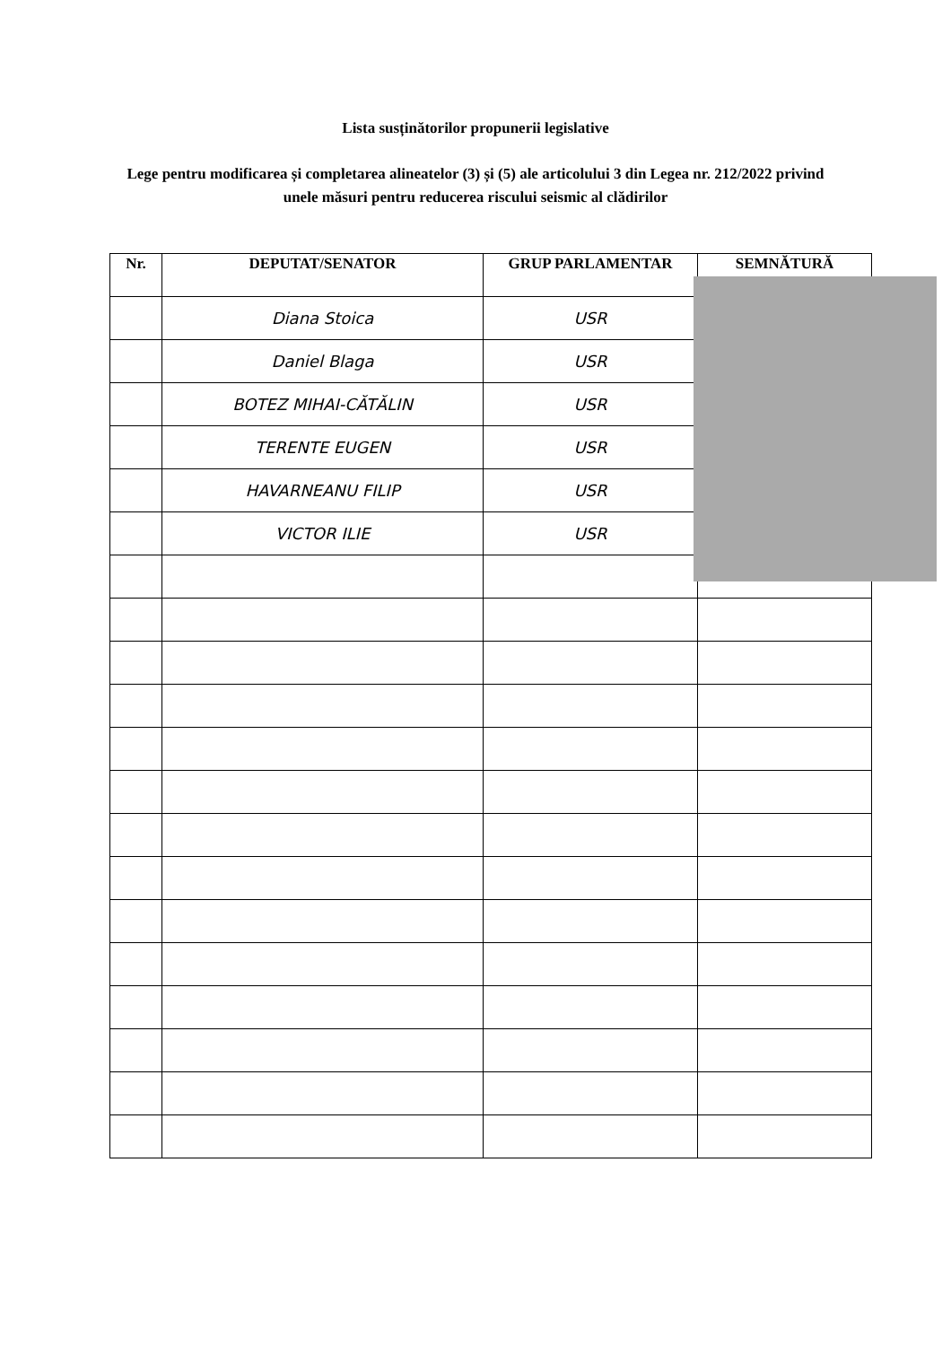Lista susținătorilor propunerii legislative
Lege pentru modificarea și completarea alineatelor (3) și (5) ale articolului 3 din Legea nr. 212/2022 privind unele măsuri pentru reducerea riscului seismic al clădirilor
| Nr. | DEPUTAT/SENATOR | GRUP PARLAMENTAR | SEMNĂTURĂ |
| --- | --- | --- | --- |
| | Diana Stoica | USR | |
| | Daniel Blaga | USR | |
| | BOTEZ MIHAI-CĂTĂLIN | USR | |
| | TERENTE EUGEN | USR | |
| | HAVARNEANU FILIP | USR | |
| | VICTOR ILIE | USR | |